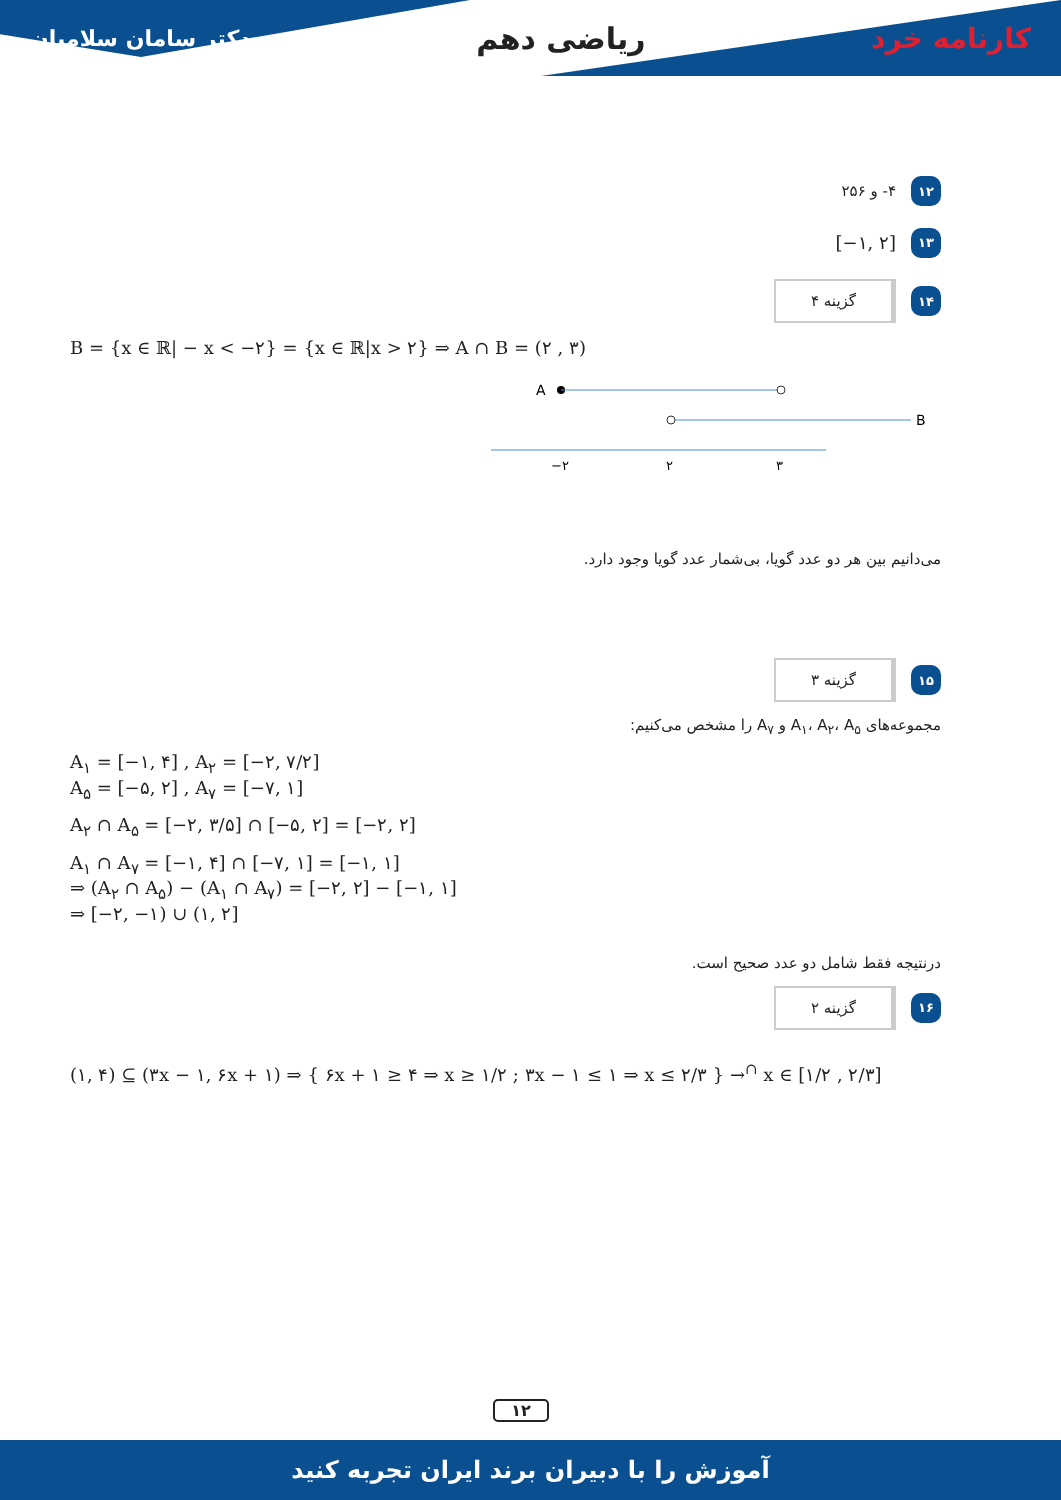دکتر سامان سلامیان ریاضی دهم کارنامه خرد
۱۲ ۴- و ۲۵۶
۱۳ [−۱, ۲]
۱۴ گزینه ۴
B = {x ∈ ℝ| − x < −۲} = {x ∈ ℝ|x > ۲} ⇒ A ∩ B = (۲ , ۳)
A
B
−۲
۲
۳
می‌دانیم بین هر دو عدد گویا، بی‌شمار عدد گویا وجود دارد.
۱۵ گزینه ۳
مجموعه‌های A<sub>۱</sub>، A<sub>۲</sub>، A<sub>۵</sub> و A<sub>۷</sub> را مشخص می‌کنیم:
A<sub>۱</sub> = [−۱, ۴] , A<sub>۲</sub> = [−۲, ۷/۲]
A<sub>۵</sub> = [−۵, ۲] , A<sub>۷</sub> = [−۷, ۱]
A<sub>۲</sub> ∩ A<sub>۵</sub> = [−۲, ۳/۵] ∩ [−۵, ۲] = [−۲, ۲]
A<sub>۱</sub> ∩ A<sub>۷</sub> = [−۱, ۴] ∩ [−۷, ۱] = [−۱, ۱]
⇒ (A<sub>۲</sub> ∩ A<sub>۵</sub>) − (A<sub>۱</sub> ∩ A<sub>۷</sub>) = [−۲, ۲] − [−۱, ۱]
⇒ [−۲, −۱) ∪ (۱, ۲]
درنتیجه فقط شامل دو عدد صحیح است.
۱۶ گزینه ۲
(۱, ۴) ⊆ (۳x − ۱, ۶x + ۱) ⇒ { ۶x + ۱ ≥ ۴ ⇒ x ≥ ۱/۲ ; ۳x − ۱ ≤ ۱ ⇒ x ≤ ۲/۳ } →<sup>∩</sup> x ∈ [۱/۲ , ۲/۳]
۱۲
آموزش را با دبیران برند ایران تجربه کنید